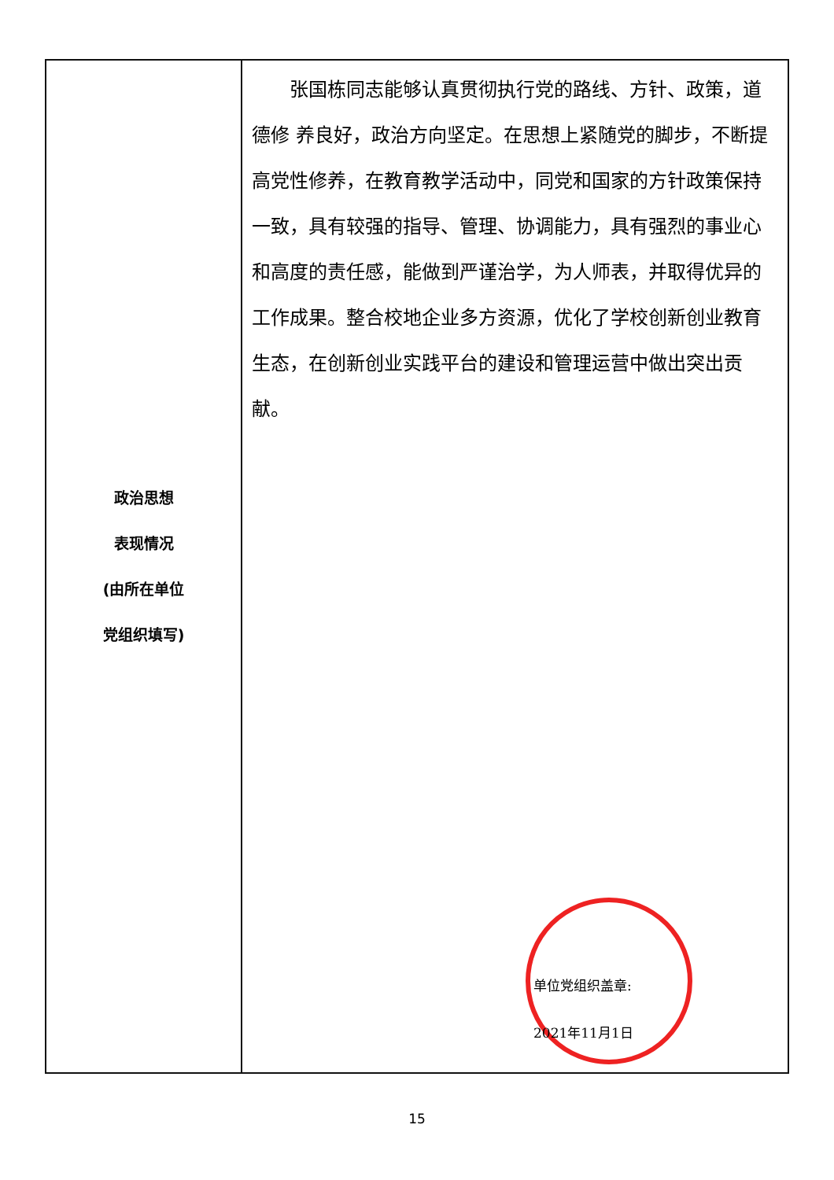| 政治思想 表现情况 (由所在单位 党组织填写) | 张国栋同志能够认真贯彻执行党的路线、方针、政策，道德修 养良好，政治方向坚定。在思想上紧随党的脚步，不断提高党性修养，在教育教学活动中，同党和国家的方针政策保持一致，具有较强的指导、管理、协调能力，具有强烈的事业心和高度的责任感，能做到严谨治学，为人师表，并取得优异的工作成果。整合校地企业多方资源，优化了学校创新创业教育生态，在创新创业实践平台的建设和管理运营中做出突出贡献。 单位党组织盖章: 2021年11月1日 |
15